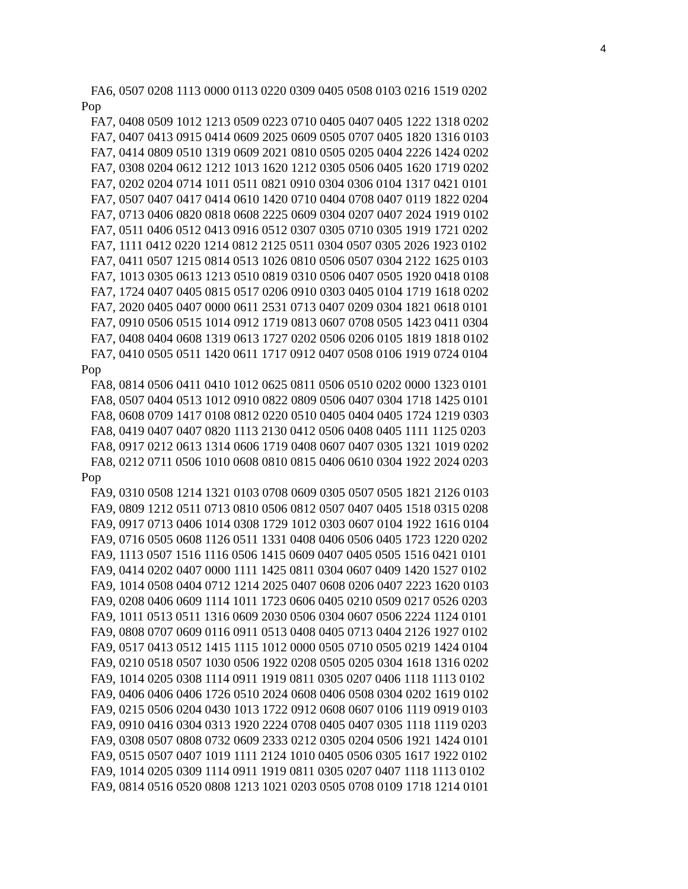4
FA6, 0507 0208 1113 0000 0113 0220 0309 0405 0508 0103 0216 1519 0202
Pop
FA7, 0408 0509 1012 1213 0509 0223 0710 0405 0407 0405 1222 1318 0202
FA7, 0407 0413 0915 0414 0609 2025 0609 0505 0707 0405 1820 1316 0103
FA7, 0414 0809 0510 1319 0609 2021 0810 0505 0205 0404 2226 1424 0202
FA7, 0308 0204 0612 1212 1013 1620 1212 0305 0506 0405 1620 1719 0202
FA7, 0202 0204 0714 1011 0511 0821 0910 0304 0306 0104 1317 0421 0101
FA7, 0507 0407 0417 0414 0610 1420 0710 0404 0708 0407 0119 1822 0204
FA7, 0713 0406 0820 0818 0608 2225 0609 0304 0207 0407 2024 1919 0102
FA7, 0511 0406 0512 0413 0916 0512 0307 0305 0710 0305 1919 1721 0202
FA7, 1111 0412 0220 1214 0812 2125 0511 0304 0507 0305 2026 1923 0102
FA7, 0411 0507 1215 0814 0513 1026 0810 0506 0507 0304 2122 1625 0103
FA7, 1013 0305 0613 1213 0510 0819 0310 0506 0407 0505 1920 0418 0108
FA7, 1724 0407 0405 0815 0517 0206 0910 0303 0405 0104 1719 1618 0202
FA7, 2020 0405 0407 0000 0611 2531 0713 0407 0209 0304 1821 0618 0101
FA7, 0910 0506 0515 1014 0912 1719 0813 0607 0708 0505 1423 0411 0304
FA7, 0408 0404 0608 1319 0613 1727 0202 0506 0206 0105 1819 1818 0102
FA7, 0410 0505 0511 1420 0611 1717 0912 0407 0508 0106 1919 0724 0104
Pop
FA8, 0814 0506 0411 0410 1012 0625 0811 0506 0510 0202 0000 1323 0101
FA8, 0507 0404 0513 1012 0910 0822 0809 0506 0407 0304 1718 1425 0101
FA8, 0608 0709 1417 0108 0812 0220 0510 0405 0404 0405 1724 1219 0303
FA8, 0419 0407 0407 0820 1113 2130 0412 0506 0408 0405 1111 1125 0203
FA8, 0917 0212 0613 1314 0606 1719 0408 0607 0407 0305 1321 1019 0202
FA8, 0212 0711 0506 1010 0608 0810 0815 0406 0610 0304 1922 2024 0203
Pop
FA9, 0310 0508 1214 1321 0103 0708 0609 0305 0507 0505 1821 2126 0103
FA9, 0809 1212 0511 0713 0810 0506 0812 0507 0407 0405 1518 0315 0208
FA9, 0917 0713 0406 1014 0308 1729 1012 0303 0607 0104 1922 1616 0104
FA9, 0716 0505 0608 1126 0511 1331 0408 0406 0506 0405 1723 1220 0202
FA9, 1113 0507 1516 1116 0506 1415 0609 0407 0405 0505 1516 0421 0101
FA9, 0414 0202 0407 0000 1111 1425 0811 0304 0607 0409 1420 1527 0102
FA9, 1014 0508 0404 0712 1214 2025 0407 0608 0206 0407 2223 1620 0103
FA9, 0208 0406 0609 1114 1011 1723 0606 0405 0210 0509 0217 0526 0203
FA9, 1011 0513 0511 1316 0609 2030 0506 0304 0607 0506 2224 1124 0101
FA9, 0808 0707 0609 0116 0911 0513 0408 0405 0713 0404 2126 1927 0102
FA9, 0517 0413 0512 1415 1115 1012 0000 0505 0710 0505 0219 1424 0104
FA9, 0210 0518 0507 1030 0506 1922 0208 0505 0205 0304 1618 1316 0202
FA9, 1014 0205 0308 1114 0911 1919 0811 0305 0207 0406 1118 1113 0102
FA9, 0406 0406 0406 1726 0510 2024 0608 0406 0508 0304 0202 1619 0102
FA9, 0215 0506 0204 0430 1013 1722 0912 0608 0607 0106 1119 0919 0103
FA9, 0910 0416 0304 0313 1920 2224 0708 0405 0407 0305 1118 1119 0203
FA9, 0308 0507 0808 0732 0609 2333 0212 0305 0204 0506 1921 1424 0101
FA9, 0515 0507 0407 1019 1111 2124 1010 0405 0506 0305 1617 1922 0102
FA9, 1014 0205 0309 1114 0911 1919 0811 0305 0207 0407 1118 1113 0102
FA9, 0814 0516 0520 0808 1213 1021 0203 0505 0708 0109 1718 1214 0101